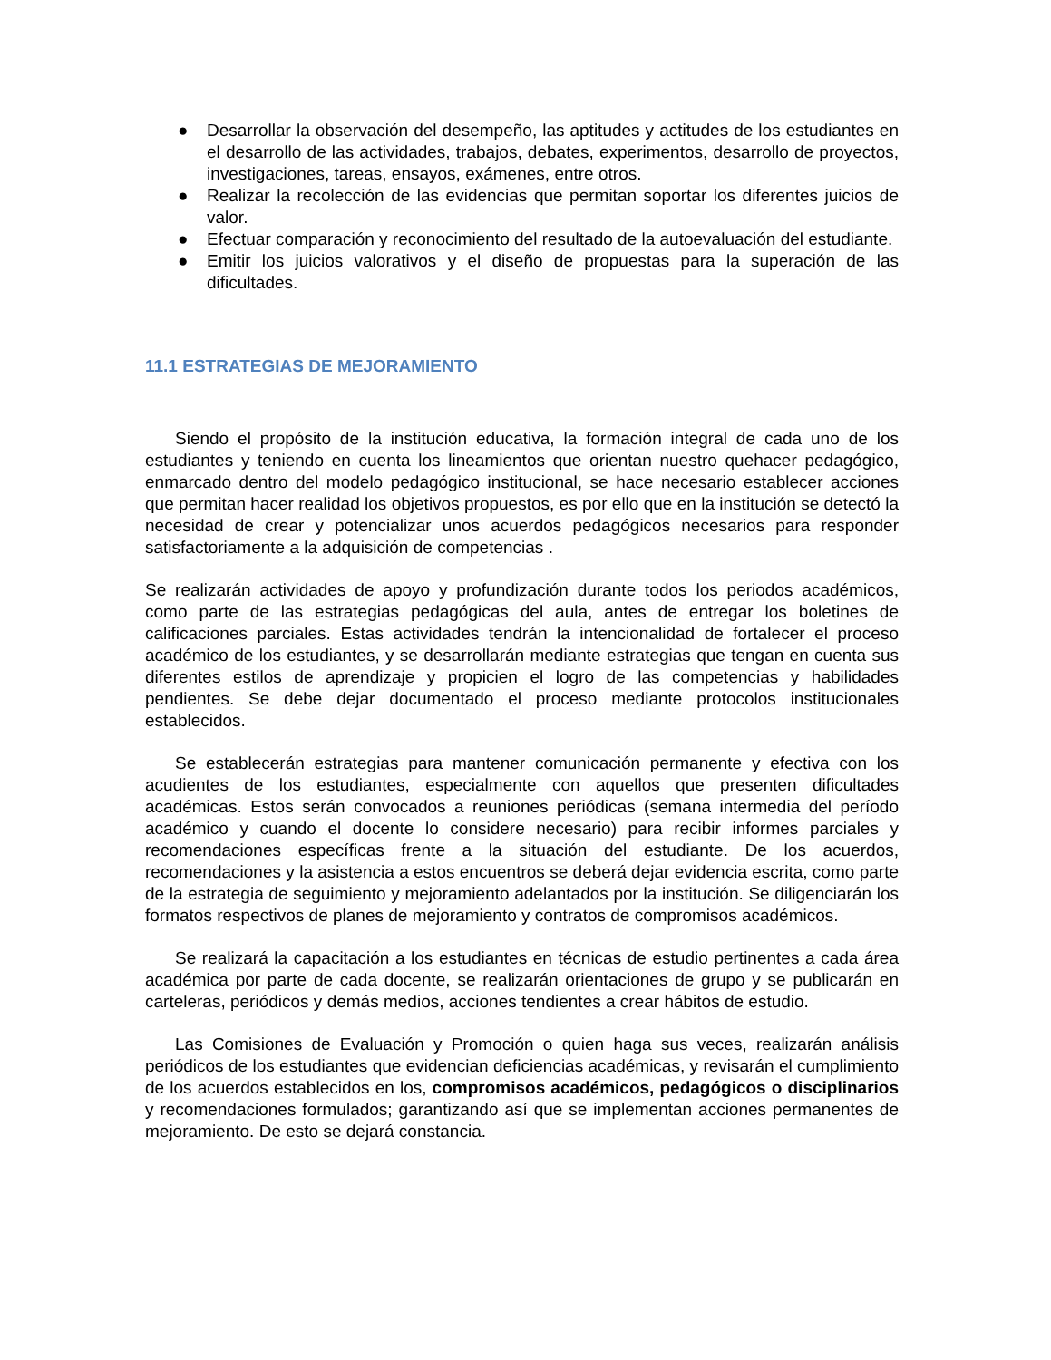● Desarrollar la observación del desempeño, las aptitudes y actitudes de los estudiantes en el desarrollo de las actividades, trabajos, debates, experimentos, desarrollo de proyectos, investigaciones, tareas, ensayos, exámenes, entre otros.
● Realizar la recolección de las evidencias que permitan soportar los diferentes juicios de valor.
● Efectuar comparación y reconocimiento del resultado de la autoevaluación del estudiante.
● Emitir los juicios valorativos y el diseño de propuestas para la superación de las dificultades.
11.1 ESTRATEGIAS DE MEJORAMIENTO
Siendo el propósito de la institución educativa, la formación integral de cada uno de los estudiantes y teniendo en cuenta los lineamientos que orientan nuestro quehacer pedagógico, enmarcado dentro del modelo pedagógico institucional, se hace necesario establecer acciones que permitan hacer realidad los objetivos propuestos, es por ello que en la institución se detectó la necesidad de crear y potencializar unos acuerdos pedagógicos necesarios para responder satisfactoriamente a la adquisición de competencias .
Se realizarán actividades de apoyo y profundización durante todos los periodos académicos, como parte de las estrategias pedagógicas del aula, antes de entregar los boletines de calificaciones parciales. Estas actividades tendrán la intencionalidad de fortalecer el proceso académico de los estudiantes, y se desarrollarán mediante estrategias que tengan en cuenta sus diferentes estilos de aprendizaje y propicien el logro de las competencias y habilidades pendientes. Se debe dejar documentado el proceso mediante protocolos institucionales establecidos.
Se establecerán estrategias para mantener comunicación permanente y efectiva con los acudientes de los estudiantes, especialmente con aquellos que presenten dificultades académicas. Estos serán convocados a reuniones periódicas (semana intermedia del período académico y cuando el docente lo considere necesario) para recibir informes parciales y recomendaciones específicas frente a la situación del estudiante. De los acuerdos, recomendaciones y la asistencia a estos encuentros se deberá dejar evidencia escrita, como parte de la estrategia de seguimiento y mejoramiento adelantados por la institución. Se diligenciarán los formatos respectivos de planes de mejoramiento y contratos de compromisos académicos.
Se realizará la capacitación a los estudiantes en técnicas de estudio pertinentes a cada área académica por parte de cada docente, se realizarán orientaciones de grupo y se publicarán en carteleras, periódicos y demás medios, acciones tendientes a crear hábitos de estudio.
Las Comisiones de Evaluación y Promoción o quien haga sus veces, realizarán análisis periódicos de los estudiantes que evidencian deficiencias académicas, y revisarán el cumplimiento de los acuerdos establecidos en los, compromisos académicos, pedagógicos o disciplinarios y recomendaciones formulados; garantizando así que se implementan acciones permanentes de mejoramiento. De esto se dejará constancia.